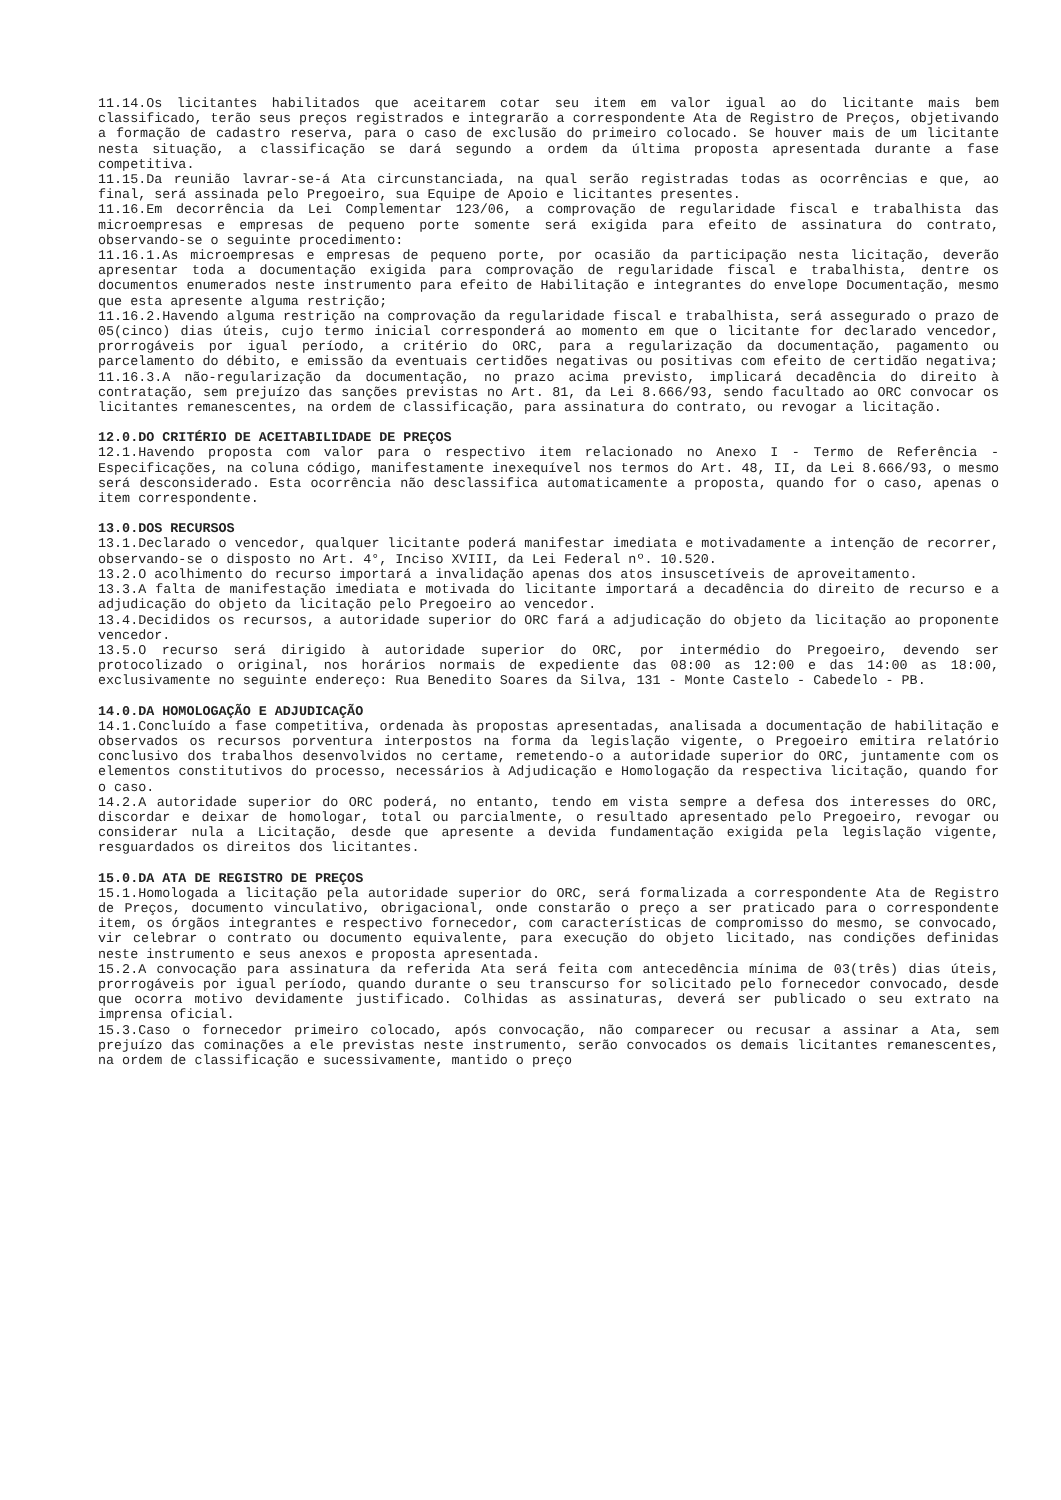11.14.Os licitantes habilitados que aceitarem cotar seu item em valor igual ao do licitante mais bem classificado, terão seus preços registrados e integrarão a correspondente Ata de Registro de Preços, objetivando a formação de cadastro reserva, para o caso de exclusão do primeiro colocado. Se houver mais de um licitante nesta situação, a classificação se dará segundo a ordem da última proposta apresentada durante a fase competitiva.
11.15.Da reunião lavrar-se-á Ata circunstanciada, na qual serão registradas todas as ocorrências e que, ao final, será assinada pelo Pregoeiro, sua Equipe de Apoio e licitantes presentes.
11.16.Em decorrência da Lei Complementar 123/06, a comprovação de regularidade fiscal e trabalhista das microempresas e empresas de pequeno porte somente será exigida para efeito de assinatura do contrato, observando-se o seguinte procedimento:
11.16.1.As microempresas e empresas de pequeno porte, por ocasião da participação nesta licitação, deverão apresentar toda a documentação exigida para comprovação de regularidade fiscal e trabalhista, dentre os documentos enumerados neste instrumento para efeito de Habilitação e integrantes do envelope Documentação, mesmo que esta apresente alguma restrição;
11.16.2.Havendo alguma restrição na comprovação da regularidade fiscal e trabalhista, será assegurado o prazo de 05(cinco) dias úteis, cujo termo inicial corresponderá ao momento em que o licitante for declarado vencedor, prorrogáveis por igual período, a critério do ORC, para a regularização da documentação, pagamento ou parcelamento do débito, e emissão da eventuais certidões negativas ou positivas com efeito de certidão negativa;
11.16.3.A não-regularização da documentação, no prazo acima previsto, implicará decadência do direito à contratação, sem prejuízo das sanções previstas no Art. 81, da Lei 8.666/93, sendo facultado ao ORC convocar os licitantes remanescentes, na ordem de classificação, para assinatura do contrato, ou revogar a licitação.
12.0.DO CRITÉRIO DE ACEITABILIDADE DE PREÇOS
12.1.Havendo proposta com valor para o respectivo item relacionado no Anexo I - Termo de Referência - Especificações, na coluna código, manifestamente inexequível nos termos do Art. 48, II, da Lei 8.666/93, o mesmo será desconsiderado. Esta ocorrência não desclassifica automaticamente a proposta, quando for o caso, apenas o item correspondente.
13.0.DOS RECURSOS
13.1.Declarado o vencedor, qualquer licitante poderá manifestar imediata e motivadamente a intenção de recorrer, observando-se o disposto no Art. 4°, Inciso XVIII, da Lei Federal nº. 10.520.
13.2.O acolhimento do recurso importará a invalidação apenas dos atos insuscetíveis de aproveitamento.
13.3.A falta de manifestação imediata e motivada do licitante importará a decadência do direito de recurso e a adjudicação do objeto da licitação pelo Pregoeiro ao vencedor.
13.4.Decididos os recursos, a autoridade superior do ORC fará a adjudicação do objeto da licitação ao proponente vencedor.
13.5.O recurso será dirigido à autoridade superior do ORC, por intermédio do Pregoeiro, devendo ser protocolizado o original, nos horários normais de expediente das 08:00 as 12:00 e das 14:00 as 18:00, exclusivamente no seguinte endereço: Rua Benedito Soares da Silva, 131 - Monte Castelo - Cabedelo - PB.
14.0.DA HOMOLOGAÇÃO E ADJUDICAÇÃO
14.1.Concluído a fase competitiva, ordenada às propostas apresentadas, analisada a documentação de habilitação e observados os recursos porventura interpostos na forma da legislação vigente, o Pregoeiro emitira relatório conclusivo dos trabalhos desenvolvidos no certame, remetendo-o a autoridade superior do ORC, juntamente com os elementos constitutivos do processo, necessários à Adjudicação e Homologação da respectiva licitação, quando for o caso.
14.2.A autoridade superior do ORC poderá, no entanto, tendo em vista sempre a defesa dos interesses do ORC, discordar e deixar de homologar, total ou parcialmente, o resultado apresentado pelo Pregoeiro, revogar ou considerar nula a Licitação, desde que apresente a devida fundamentação exigida pela legislação vigente, resguardados os direitos dos licitantes.
15.0.DA ATA DE REGISTRO DE PREÇOS
15.1.Homologada a licitação pela autoridade superior do ORC, será formalizada a correspondente Ata de Registro de Preços, documento vinculativo, obrigacional, onde constarão o preço a ser praticado para o correspondente item, os órgãos integrantes e respectivo fornecedor, com características de compromisso do mesmo, se convocado, vir celebrar o contrato ou documento equivalente, para execução do objeto licitado, nas condições definidas neste instrumento e seus anexos e proposta apresentada.
15.2.A convocação para assinatura da referida Ata será feita com antecedência mínima de 03(três) dias úteis, prorrogáveis por igual período, quando durante o seu transcurso for solicitado pelo fornecedor convocado, desde que ocorra motivo devidamente justificado. Colhidas as assinaturas, deverá ser publicado o seu extrato na imprensa oficial.
15.3.Caso o fornecedor primeiro colocado, após convocação, não comparecer ou recusar a assinar a Ata, sem prejuízo das cominações a ele previstas neste instrumento, serão convocados os demais licitantes remanescentes, na ordem de classificação e sucessivamente, mantido o preço